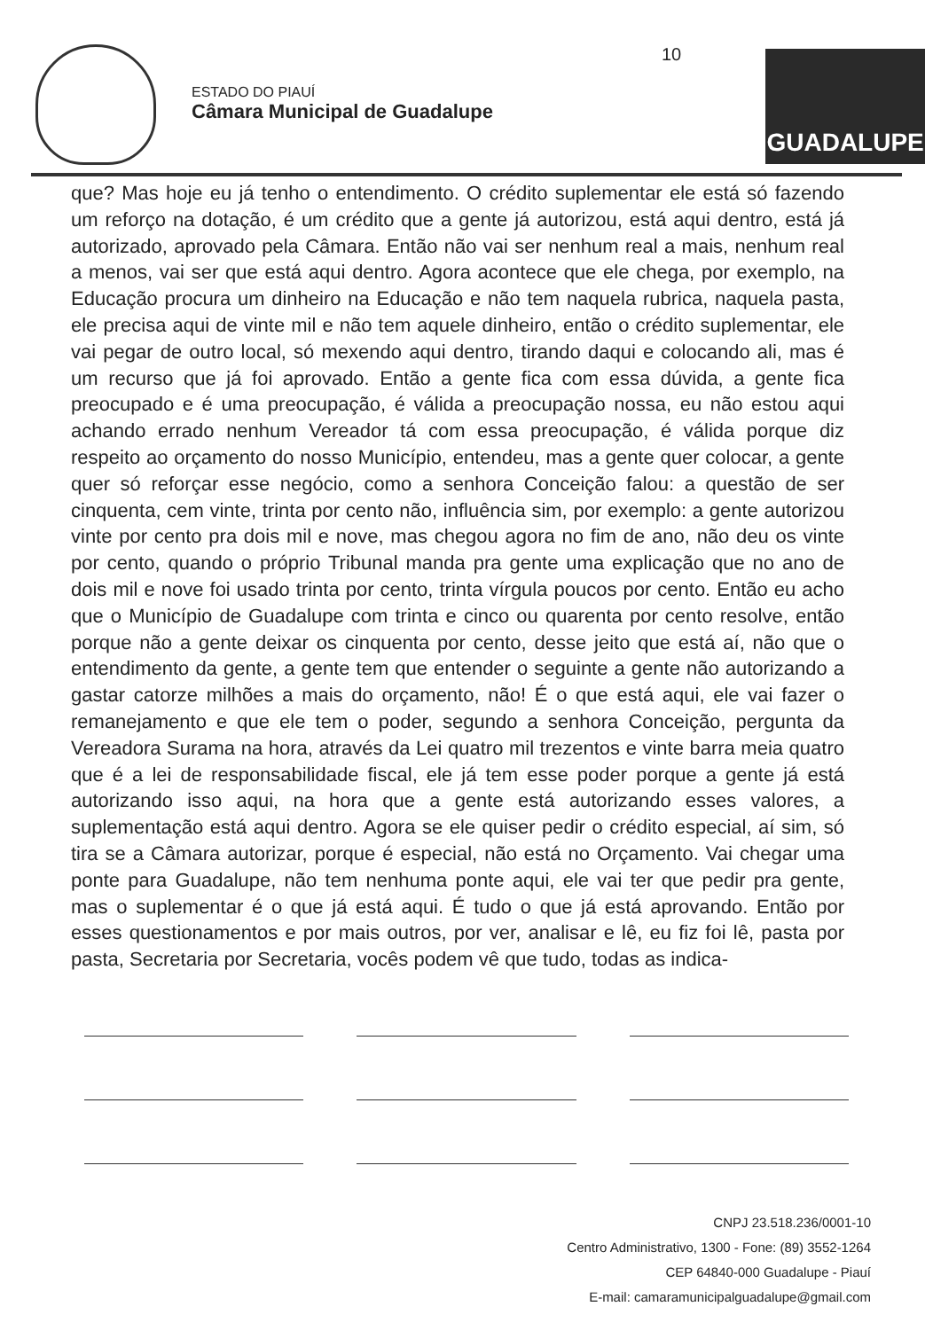ESTADO DO PIAUÍ
Câmara Municipal de Guadalupe
10
GUADALUPE
que? Mas hoje eu já tenho o entendimento. O crédito suplementar ele está só fazendo um reforço na dotação, é um crédito que a gente já autorizou, está aqui dentro, está já autorizado, aprovado pela Câmara. Então não vai ser nenhum real a mais, nenhum real a menos, vai ser que está aqui dentro. Agora acontece que ele chega, por exemplo, na Educação procura um dinheiro na Educação e não tem naquela rubrica, naquela pasta, ele precisa aqui de vinte mil e não tem aquele dinheiro, então o crédito suplementar, ele vai pegar de outro local, só mexendo aqui dentro, tirando daqui e colocando ali, mas é um recurso que já foi aprovado. Então a gente fica com essa dúvida, a gente fica preocupado e é uma preocupação, é válida a preocupação nossa, eu não estou aqui achando errado nenhum Vereador tá com essa preocupação, é válida porque diz respeito ao orçamento do nosso Município, entendeu, mas a gente quer colocar, a gente quer só reforçar esse negócio, como a senhora Conceição falou: a questão de ser cinquenta, cem vinte, trinta por cento não, influência sim, por exemplo: a gente autorizou vinte por cento pra dois mil e nove, mas chegou agora no fim de ano, não deu os vinte por cento, quando o próprio Tribunal manda pra gente uma explicação que no ano de dois mil e nove foi usado trinta por cento, trinta vírgula poucos por cento. Então eu acho que o Município de Guadalupe com trinta e cinco ou quarenta por cento resolve, então porque não a gente deixar os cinquenta por cento, desse jeito que está aí, não que o entendimento da gente, a gente tem que entender o seguinte a gente não autorizando a gastar catorze milhões a mais do orçamento, não! É o que está aqui, ele vai fazer o remanejamento e que ele tem o poder, segundo a senhora Conceição, pergunta da Vereadora Surama na hora, através da Lei quatro mil trezentos e vinte barra meia quatro que é a lei de responsabilidade fiscal, ele já tem esse poder porque a gente já está autorizando isso aqui, na hora que a gente está autorizando esses valores, a suplementação está aqui dentro. Agora se ele quiser pedir o crédito especial, aí sim, só tira se a Câmara autorizar, porque é especial, não está no Orçamento. Vai chegar uma ponte para Guadalupe, não tem nenhuma ponte aqui, ele vai ter que pedir pra gente, mas o suplementar é o que já está aqui. É tudo o que já está aprovando. Então por esses questionamentos e por mais outros, por ver, analisar e lê, eu fiz foi lê, pasta por pasta, Secretaria por Secretaria, vocês podem vê que tudo, todas as indica-
CNPJ 23.518.236/0001-10
Centro Administrativo, 1300 - Fone: (89) 3552-1264
CEP 64840-000 Guadalupe - Piauí
E-mail: camaramunicipalguadalupe@gmail.com